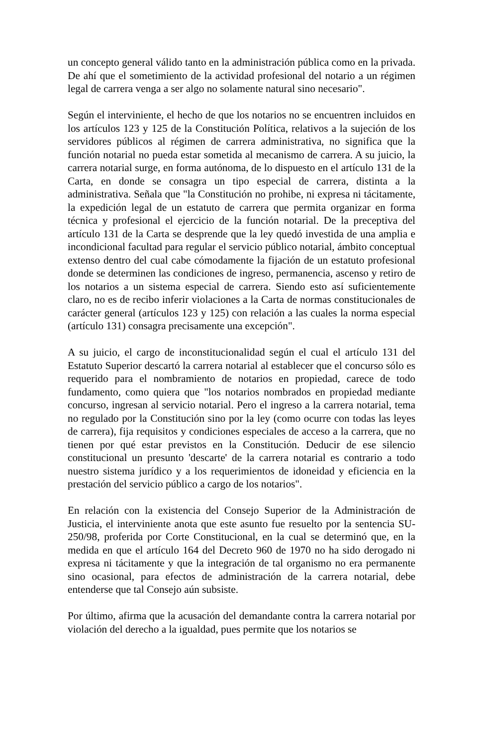un concepto general válido tanto en la administración pública como en la privada. De ahí que el sometimiento de la actividad profesional del notario a un régimen legal de carrera venga a ser algo no solamente natural sino necesario".
Según el interviniente, el hecho de que los notarios no se encuentren incluidos en los artículos 123 y 125 de la Constitución Política, relativos a la sujeción de los servidores públicos al régimen de carrera administrativa, no significa que la función notarial no pueda estar sometida al mecanismo de carrera. A su juicio, la carrera notarial surge, en forma autónoma, de lo dispuesto en el artículo 131 de la Carta, en donde se consagra un tipo especial de carrera, distinta a la administrativa. Señala que "la Constitución no prohibe, ni expresa ni tácitamente, la expedición legal de un estatuto de carrera que permita organizar en forma técnica y profesional el ejercicio de la función notarial. De la preceptiva del artículo 131 de la Carta se desprende que la ley quedó investida de una amplia e incondicional facultad para regular el servicio público notarial, ámbito conceptual extenso dentro del cual cabe cómodamente la fijación de un estatuto profesional donde se determinen las condiciones de ingreso, permanencia, ascenso y retiro de los notarios a un sistema especial de carrera. Siendo esto así suficientemente claro, no es de recibo inferir violaciones a la Carta de normas constitucionales de carácter general (artículos 123 y 125) con relación a las cuales la norma especial (artículo 131) consagra precisamente una excepción".
A su juicio, el cargo de inconstitucionalidad según el cual el artículo 131 del Estatuto Superior descartó la carrera notarial al establecer que el concurso sólo es requerido para el nombramiento de notarios en propiedad, carece de todo fundamento, como quiera que "los notarios nombrados en propiedad mediante concurso, ingresan al servicio notarial. Pero el ingreso a la carrera notarial, tema no regulado por la Constitución sino por la ley (como ocurre con todas las leyes de carrera), fija requisitos y condiciones especiales de acceso a la carrera, que no tienen por qué estar previstos en la Constitución. Deducir de ese silencio constitucional un presunto 'descarte' de la carrera notarial es contrario a todo nuestro sistema jurídico y a los requerimientos de idoneidad y eficiencia en la prestación del servicio público a cargo de los notarios".
En relación con la existencia del Consejo Superior de la Administración de Justicia, el interviniente anota que este asunto fue resuelto por la sentencia SU-250/98, proferida por Corte Constitucional, en la cual se determinó que, en la medida en que el artículo 164 del Decreto 960 de 1970 no ha sido derogado ni expresa ni tácitamente y que la integración de tal organismo no era permanente sino ocasional, para efectos de administración de la carrera notarial, debe entenderse que tal Consejo aún subsiste.
Por último, afirma que la acusación del demandante contra la carrera notarial por violación del derecho a la igualdad, pues permite que los notarios se